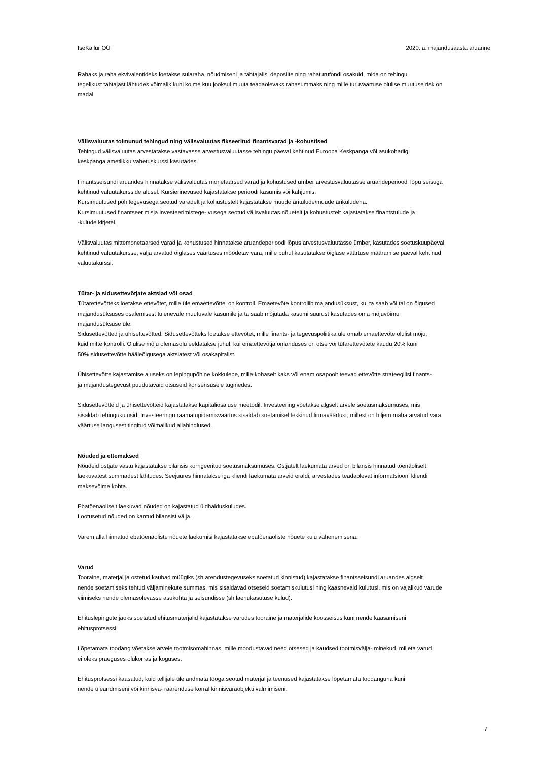IseKallur OÜ 2020. a. majandusaasta aruanne
Rahaks ja raha ekvivalentideks loetakse sularaha, nõudmiseni ja tähtajalisi deposiite ning rahaturufondi osakuid, mida on tehingu
tegelikust tähtajast lähtudes võimalik kuni kolme kuu jooksul muuta teadaolevaks rahasummaks ning mille turuväärtuse olulise muutuse risk on
madal
Välisvaluutas toimunud tehingud ning välisvaluutas fikseeritud finantsvarad ja -kohustised
Tehingud välisvaluutas arvestatakse vastavasse arvestusvaluutasse tehingu päeval kehtinud Euroopa Keskpanga või asukohariigi
keskpanga ametlikku vahetuskurssi kasutades.
Finantsseisundi aruandes hinnatakse välisvaluutas monetaarsed varad ja kohustused ümber arvestusvaluutasse aruandeperioodi lõpu seisuga
kehtinud valuutakursside alusel. Kursierinevused kajastatakse perioodi kasumis või kahjumis.
Kursimuutused põhitegevusega seotud varadelt ja kohustustelt kajastatakse muude äritulude/muude ärikuludena.
Kursimuutused finantseerimisja investeerimistege- vusega seotud välisvaluutas nõuetelt ja kohustustelt kajastatakse finantstulude ja
-kulude kirjetel.
Välisvaluutas mittemonetaarsed varad ja kohustused hinnatakse aruandeperioodi lõpus arvestusvaluutasse ümber, kasutades soetuskuupäeval
kehtinud valuutakursse, välja arvatud õiglases väärtuses mõõdetav vara, mille puhul kasutatakse õiglase väärtuse määramise päeval kehtinud
valuutakurssi.
Tütar- ja sidusettevõtjate aktsiad või osad
Tütarettevõtteks loetakse ettevõtet, mille üle emaettevõttel on kontroll. Emaetevõte kontrollib majandusüksust, kui ta saab või tal on õigused
majandusüksuses osalemisest tulenevale muutuvale kasumile ja ta saab mõjutada kasumi suurust kasutades oma mõjuvõimu
majandusüksuse üle.
Sidusettevõtted ja ühisettevõtted. Sidusettevõtteks loetakse ettevõtet, mille finants- ja tegevuspoliitika üle omab emaettevõte olulist mõju,
kuid mitte kontrolli. Olulise mõju olemasolu eeldatakse juhul, kui emaettevõtja omanduses on otse või tütarettevõtete kaudu 20% kuni
50% sidusettevõtte hääleõigusega aktsiatest või osakapitalist.
Ühisettevõtte kajastamise aluseks on lepingupõhine kokkulepe, mille kohaselt kaks või enam osapoolt teevad ettevõtte strateegilisi finants-
ja majandustegevust puudutavaid otsuseid konsensusele tuginedes.
Sidusettevõtteid ja ühisettevõtteid kajastatakse kapitaliosaluse meetodil. Investeering võetakse algselt arvele soetusmaksumuses, mis
sisaldab tehingukulusid. Investeeringu raamatupidamisväärtus sisaldab soetamisel tekkinud firmaväärtust, millest on hiljem maha arvatud vara
väärtuse langusest tingitud võimalikud allahindlused.
Nõuded ja ettemaksed
Nõudeid ostjate vastu kajastatakse bilansis korrigeeritud soetusmaksumuses. Ostjatelt laekumata arved on bilansis hinnatud tõenäoliselt
laekuvatest summadest lähtudes. Seejuures hinnatakse iga kliendi laekumata arveid eraldi, arvestades teadaolevat informatsiooni kliendi
maksevõime kohta.
Ebatõenäoliselt laekuvad nõuded on kajastatud üldhalduskuludes.
Lootusetud nõuded on kantud bilansist välja.
Varem alla hinnatud ebatõenäoliste nõuete laekumisi kajastatakse ebatõenäoliste nõuete kulu vähenemisena.
Varud
Tooraine, materjal ja ostetud kaubad müügiks (sh arendustegevuseks soetatud kinnistud) kajastatakse finantsseisundi aruandes algselt
nende soetamiseks tehtud väljaminekute summas, mis sisaldavad otseseid soetamiskulutusi ning kaasnevaid kulutusi, mis on vajalikud varude
viimiseks nende olemasolevasse asukohta ja seisundisse (sh laenukasutuse kulud).
Ehituslepingute jaoks soetatud ehitusmaterjalid kajastatakse varudes tooraine ja materjalide koosseisus kuni nende kaasamiseni
ehitusprotsessi.
Lõpetamata toodang võetakse arvele tootmisomahinnas, mille moodustavad need otsesed ja kaudsed tootmisvälja- minekud, milleta varud
ei oleks praeguses olukorras ja koguses.
Ehitusprotsessi kaasatud, kuid tellijale üle andmata tööga seotud materjal ja teenused kajastatakse lõpetamata toodanguna kuni
nende üleandmiseni või kinnisva- raarenduse korral kinnisvaraobjekti valmimiseni.
7